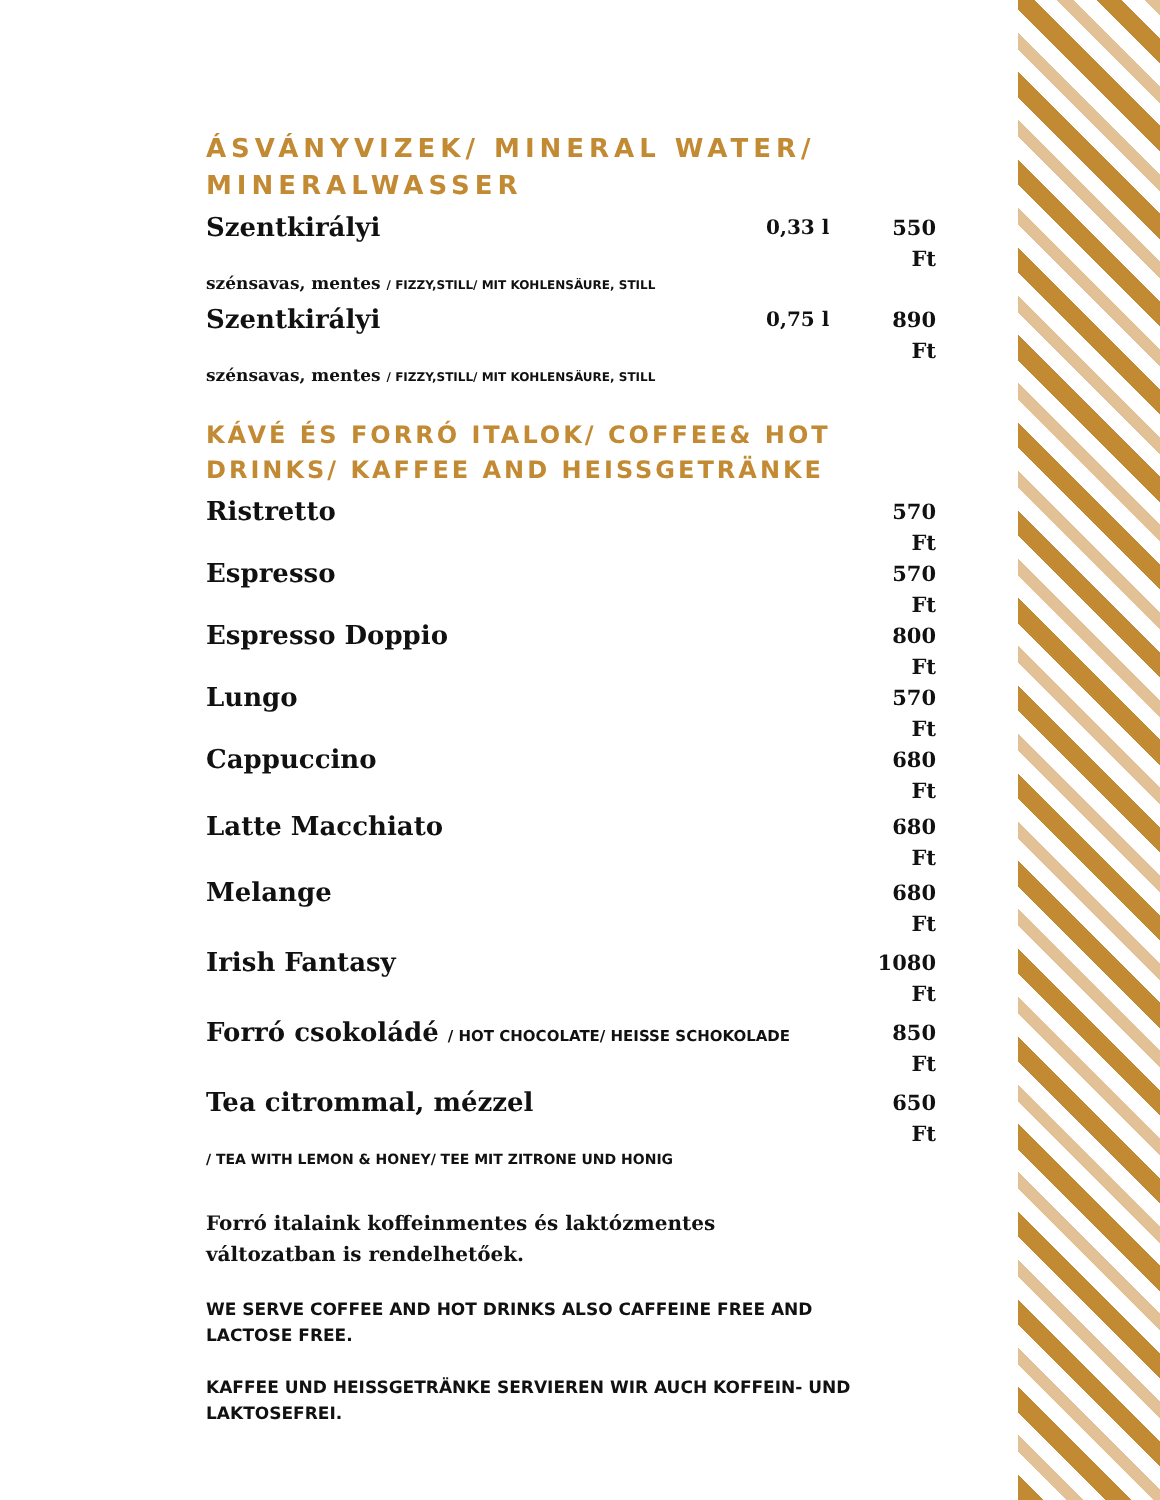ÁSVÁNYVIZEK/ MINERAL WATER/ MINERALWASSER
Szentkirályi 0,33 l 550 Ft
szénsavas, mentes / FIZZY,STILL/ MIT KOHLENSÄURE, STILL
Szentkirályi 0,75 l 890 Ft
szénsavas, mentes / FIZZY,STILL/ MIT KOHLENSÄURE, STILL
KÁVÉ ÉS FORRÓ ITALOK/ COFFEE& HOT DRINKS/ KAFFEE AND HEISSGETRÄNKE
Ristretto 570 Ft
Espresso 570 Ft
Espresso Doppio 800 Ft
Lungo 570 Ft
Cappuccino 680 Ft
Latte Macchiato 680 Ft
Melange 680 Ft
Irish Fantasy 1080 Ft
Forró csokoládé / HOT CHOCOLATE/ HEISSE SCHOKOLADE 850 Ft
Tea citrommal, mézzel 650 Ft
/ TEA WITH LEMON & HONEY/ TEE MIT ZITRONE UND HONIG
Forró italaink koffeinmentes és laktózmentes változatban is rendelhetőek.
WE SERVE COFFEE AND HOT DRINKS ALSO CAFFEINE FREE AND LACTOSE FREE.
KAFFEE UND HEISSGETRÄNKE SERVIEREN WIR AUCH KOFFEIN- UND LAKTOSEFREI.